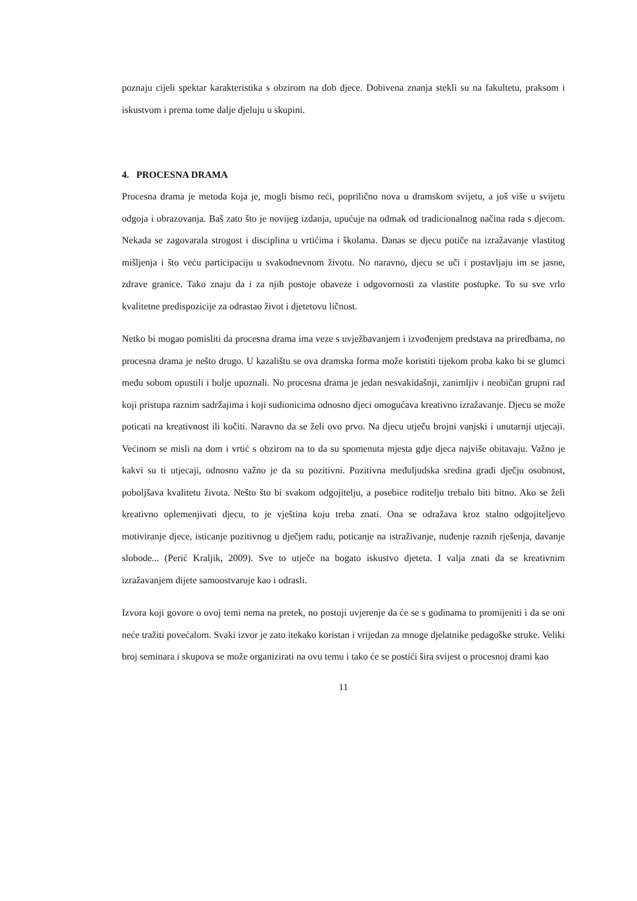poznaju cijeli spektar karakteristika s obzirom na dob djece. Dobivena znanja stekli su na fakultetu, praksom i iskustvom i prema tome dalje djeluju u skupini.
4. PROCESNA DRAMA
Procesna drama je metoda koja je, mogli bismo reći, poprilično nova u dramskom svijetu, a još više u svijetu odgoja i obrazovanja. Baš zato što je novijeg izdanja, upućuje na odmak od tradicionalnog načina rada s djecom. Nekada se zagovarala strogost i disciplina u vrtićima i školama. Danas se djecu potiče na izražavanje vlastitog mišljenja i što veću participaciju u svakodnevnom životu. No naravno, djecu se uči i postavljaju im se jasne, zdrave granice. Tako znaju da i za njih postoje obaveze i odgovornosti za vlastite postupke. To su sve vrlo kvalitetne predispozicije za odrastao život i djetetovu ličnost.
Netko bi mogao pomisliti da procesna drama ima veze s uvježbavanjem i izvođenjem predstava na priredbama, no procesna drama je nešto drugo. U kazalištu se ova dramska forma može koristiti tijekom proba kako bi se glumci među sobom opustili i bolje upoznali. No procesna drama je jedan nesvakidašnji, zanimljiv i neobičan grupni rad koji pristupa raznim sadržajima i koji sudionicima odnosno djeci omogućava kreativno izražavanje. Djecu se može poticati na kreativnost ili kočiti. Naravno da se želi ovo prvo. Na djecu utječu brojni vanjski i unutarnji utjecaji. Većinom se misli na dom i vrtić s obzirom na to da su spomenuta mjesta gdje djeca najviše obitavaju. Važno je kakvi su ti utjecaji, odnosno važno je da su pozitivni. Pozitivna međuljudska sredina gradi dječju osobnost, poboljšava kvalitetu života. Nešto što bi svakom odgojitelju, a posebice roditelju trebalo biti bitno. Ako se želi kreativno oplemenjivati djecu, to je vještina koju treba znati. Ona se odražava kroz stalno odgojiteljevo motiviranje djece, isticanje pozitivnog u dječjem radu, poticanje na istraživanje, nuđenje raznih rješenja, davanje slobode... (Perić Kraljik, 2009). Sve to utječe na bogato iskustvo djeteta. I valja znati da se kreativnim izražavanjem dijete samoostvaruje kao i odrasli.
Izvora koji govore o ovoj temi nema na pretek, no postoji uvjerenje da će se s godinama to promijeniti i da se oni neće tražiti povećalom. Svaki izvor je zato itekako koristan i vrijedan za mnoge djelatnike pedagoške struke. Veliki broj seminara i skupova se može organizirati na ovu temu i tako će se postići šira svijest o procesnoj drami kao
11